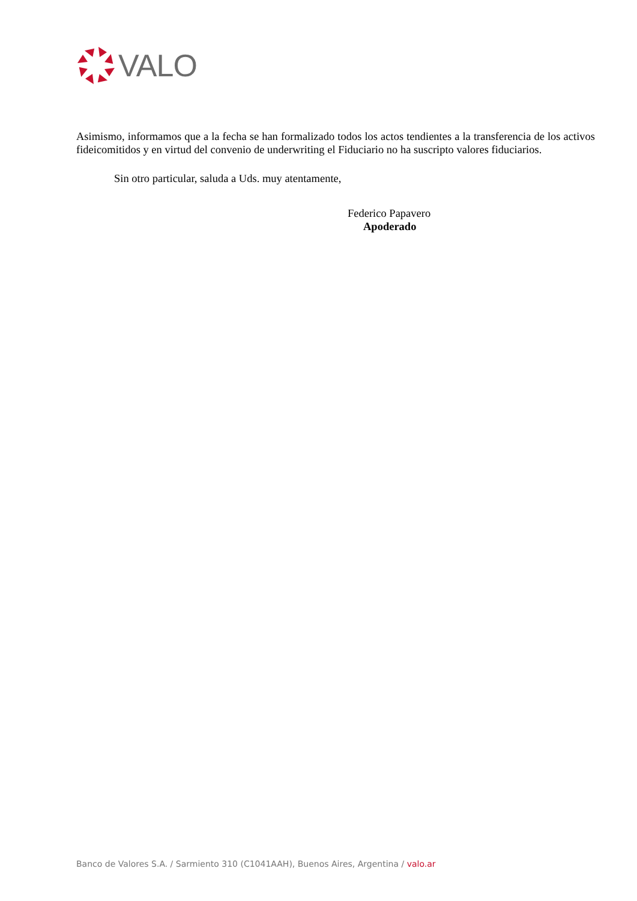VALO
Asimismo, informamos que a la fecha se han formalizado todos los actos tendientes a la transferencia de los activos fideicomitidos y en virtud del convenio de underwriting el Fiduciario no ha suscripto valores fiduciarios.
Sin otro particular, saluda a Uds. muy atentamente,
Federico Papavero
Apoderado
Banco de Valores S.A. / Sarmiento 310 (C1041AAH), Buenos Aires, Argentina / valo.ar